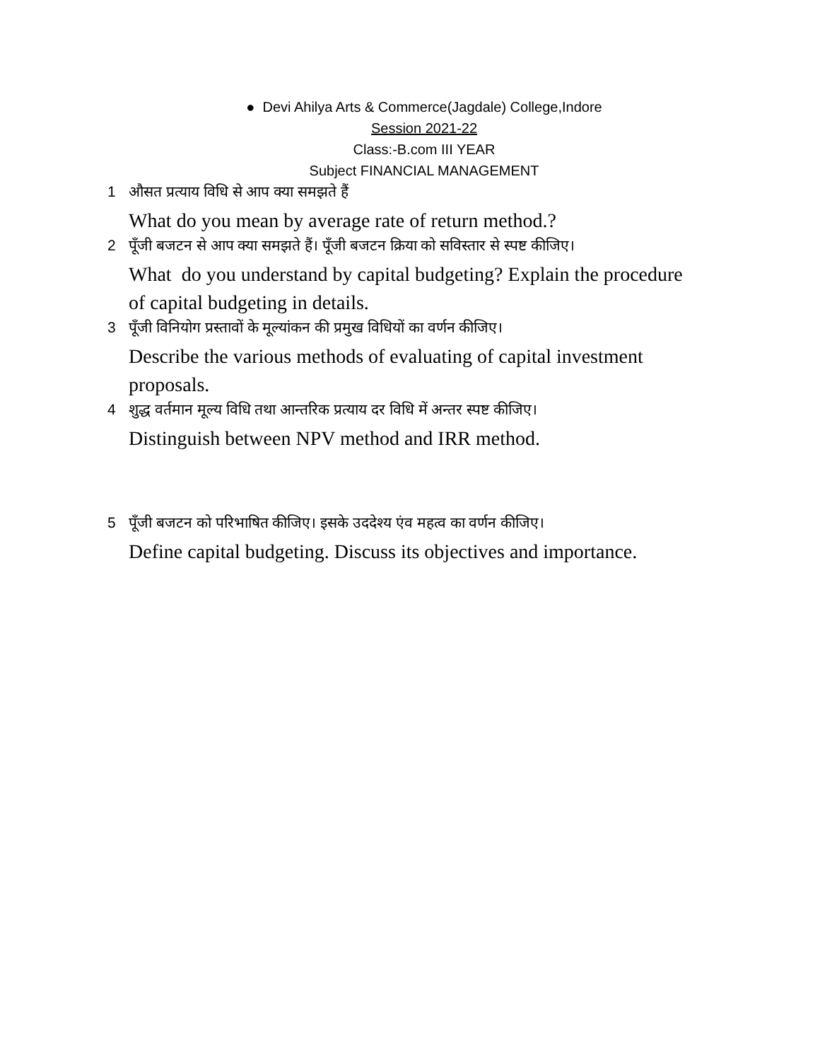● Devi Ahilya Arts & Commerce(Jagdale) College,Indore
Session 2021-22
Class:-B.com III YEAR
Subject FINANCIAL MANAGEMENT
1 औसत प्रत्याय विधि से आप क्या समझते हैं
What do you mean by average rate of return method.?
2 पूँजी बजटन से आप क्या समझते हैं। पूँजी बजटन क्रिया को सविस्तार से स्पष्ट कीजिए।
What do you understand by capital budgeting? Explain the procedure of capital budgeting in details.
3 पूँजी विनियोग प्रस्तावों के मूल्यांकन की प्रमुख विधियों का वर्णन कीजिए।
Describe the various methods of evaluating of capital investment proposals.
4 शुद्ध वर्तमान मूल्य विधि तथा आन्तरिक प्रत्याय दर विधि में अन्तर स्पष्ट कीजिए।
Distinguish between NPV method and IRR method.
5 पूँजी बजटन को परिभाषित कीजिए। इसके उददेश्य एंव महत्व का वर्णन कीजिए।
Define capital budgeting. Discuss its objectives and importance.